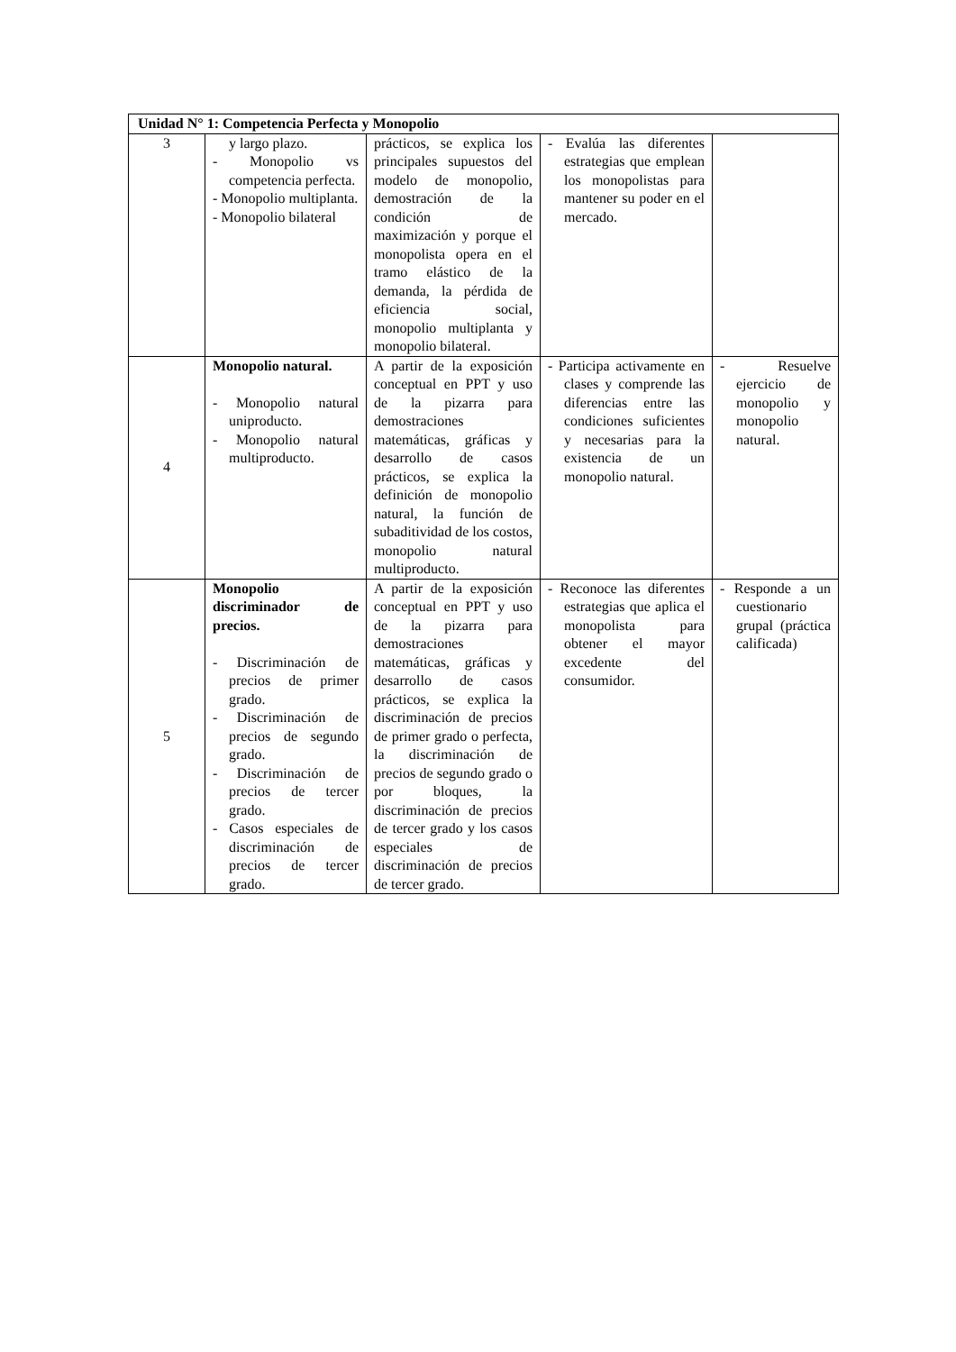| Unidad N° 1: Competencia Perfecta y Monopolio | | | | |
| 3 | y largo plazo. - Monopolio vs competencia perfecta. - Monopolio multiplanta. - Monopolio bilateral | prácticos, se explica los principales supuestos del modelo de monopolio, demostración de la condición de maximización y porque el monopolista opera en el tramo elástico de la demanda, la pérdida de eficiencia social, monopolio multiplanta y monopolio bilateral. | - Evalúa las diferentes estrategias que emplean los monopolistas para mantener su poder en el mercado. | |
| 4 | Monopolio natural. - Monopolio natural uniproducto. - Monopolio natural multiproducto. | A partir de la exposición conceptual en PPT y uso de la pizarra para demostraciones matemáticas, gráficas y desarrollo de casos prácticos, se explica la definición de monopolio natural, la función de subaditividad de los costos, monopolio natural multiproducto. | - Participa activamente en clases y comprende las diferencias entre las condiciones suficientes y necesarias para la existencia de un monopolio natural. | - Resuelve ejercicio de monopolio y monopolio natural. |
| 5 | Monopolio discriminador de precios. - Discriminación de precios de primer grado. - Discriminación de precios de segundo grado. - Discriminación de precios de tercer grado. - Casos especiales de discriminación de precios de tercer grado. | A partir de la exposición conceptual en PPT y uso de la pizarra para demostraciones matemáticas, gráficas y desarrollo de casos prácticos, se explica la discriminación de precios de primer grado o perfecta, la discriminación de precios de segundo grado o por bloques, la discriminación de precios de tercer grado y los casos especiales de discriminación de precios de tercer grado. | - Reconoce las diferentes estrategias que aplica el monopolista para obtener el mayor excedente del consumidor. | - Responde a un cuestionario grupal (práctica calificada) |